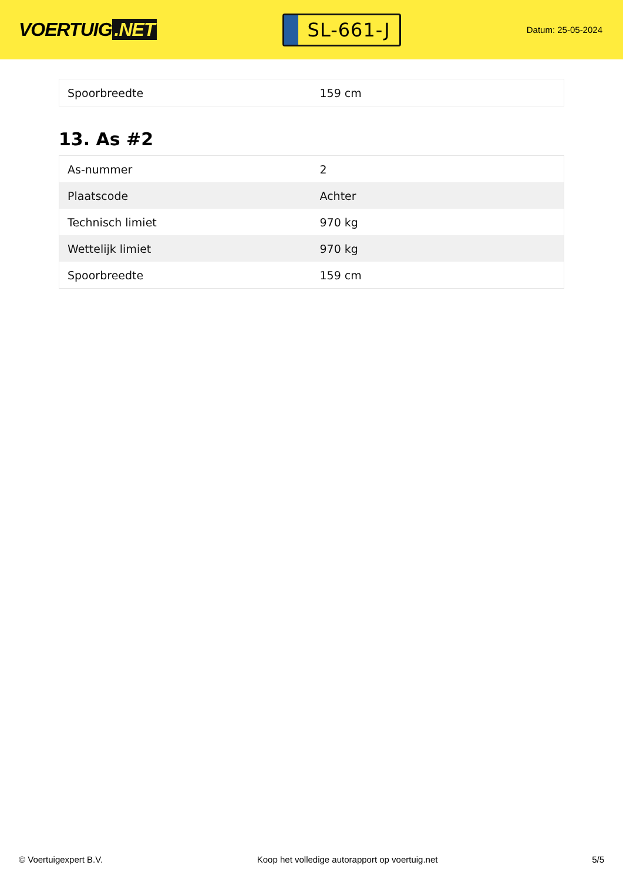VOERTUIG.NET
SL-661-J
Datum: 25-05-2024
| Spoorbreedte | 159 cm |
13. As #2
| As-nummer | 2 |
| Plaatscode | Achter |
| Technisch limiet | 970 kg |
| Wettelijk limiet | 970 kg |
| Spoorbreedte | 159 cm |
© Voertuigexpert B.V. Koop het volledige autorapport op voertuig.net 5/5